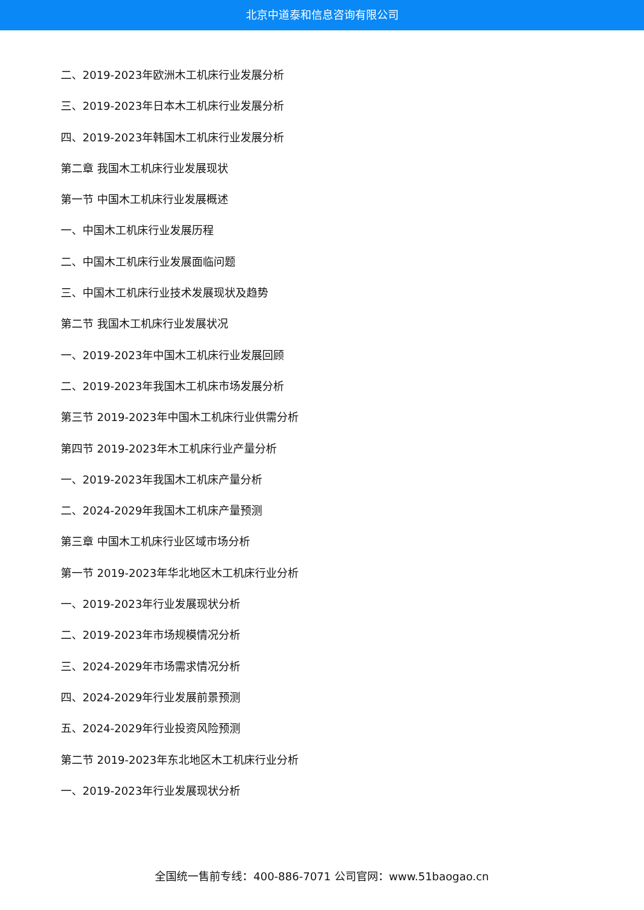北京中道泰和信息咨询有限公司
二、2019-2023年欧洲木工机床行业发展分析
三、2019-2023年日本木工机床行业发展分析
四、2019-2023年韩国木工机床行业发展分析
第二章 我国木工机床行业发展现状
第一节 中国木工机床行业发展概述
一、中国木工机床行业发展历程
二、中国木工机床行业发展面临问题
三、中国木工机床行业技术发展现状及趋势
第二节 我国木工机床行业发展状况
一、2019-2023年中国木工机床行业发展回顾
二、2019-2023年我国木工机床市场发展分析
第三节 2019-2023年中国木工机床行业供需分析
第四节 2019-2023年木工机床行业产量分析
一、2019-2023年我国木工机床产量分析
二、2024-2029年我国木工机床产量预测
第三章 中国木工机床行业区域市场分析
第一节 2019-2023年华北地区木工机床行业分析
一、2019-2023年行业发展现状分析
二、2019-2023年市场规模情况分析
三、2024-2029年市场需求情况分析
四、2024-2029年行业发展前景预测
五、2024-2029年行业投资风险预测
第二节 2019-2023年东北地区木工机床行业分析
一、2019-2023年行业发展现状分析
全国统一售前专线：400-886-7071 公司官网：www.51baogao.cn